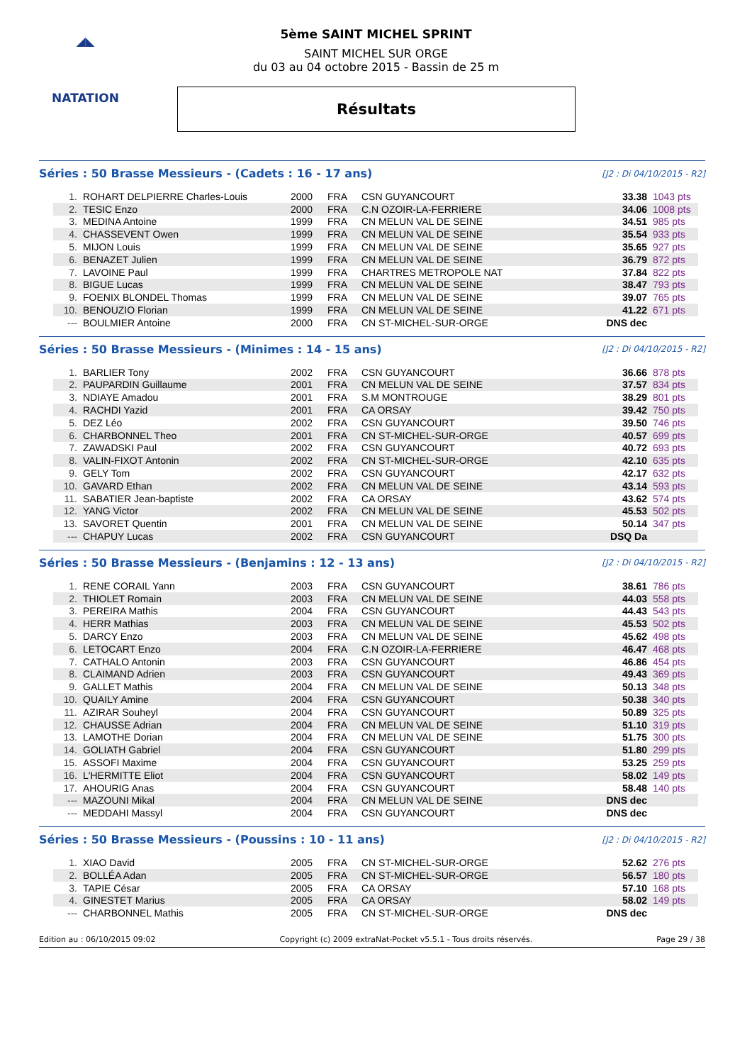◢◣
NATATION
5ème SAINT MICHEL SPRINT
SAINT MICHEL SUR ORGE
du 03 au 04 octobre 2015 - Bassin de 25 m
Résultats
Séries : 50 Brasse Messieurs - (Cadets : 16 - 17 ans)
[J2 : Di 04/10/2015 - R2]
| 1. | ROHART DELPIERRE Charles-Louis | 2000 | FRA | CSN GUYANCOURT | 33.38 | 1043 pts |
| 2. | TESIC Enzo | 2000 | FRA | C.N OZOIR-LA-FERRIERE | 34.06 | 1008 pts |
| 3. | MEDINA Antoine | 1999 | FRA | CN MELUN VAL DE SEINE | 34.51 | 985 pts |
| 4. | CHASSEVENT Owen | 1999 | FRA | CN MELUN VAL DE SEINE | 35.54 | 933 pts |
| 5. | MIJON Louis | 1999 | FRA | CN MELUN VAL DE SEINE | 35.65 | 927 pts |
| 6. | BENAZET Julien | 1999 | FRA | CN MELUN VAL DE SEINE | 36.79 | 872 pts |
| 7. | LAVOINE Paul | 1999 | FRA | CHARTRES METROPOLE NAT | 37.84 | 822 pts |
| 8. | BIGUE Lucas | 1999 | FRA | CN MELUN VAL DE SEINE | 38.47 | 793 pts |
| 9. | FOENIX BLONDEL Thomas | 1999 | FRA | CN MELUN VAL DE SEINE | 39.07 | 765 pts |
| 10. | BENOUZIO Florian | 1999 | FRA | CN MELUN VAL DE SEINE | 41.22 | 671 pts |
| --- | BOULMIER Antoine | 2000 | FRA | CN ST-MICHEL-SUR-ORGE | DNS dec | |
Séries : 50 Brasse Messieurs - (Minimes : 14 - 15 ans)
[J2 : Di 04/10/2015 - R2]
| 1. | BARLIER Tony | 2002 | FRA | CSN GUYANCOURT | 36.66 | 878 pts |
| 2. | PAUPARDIN Guillaume | 2001 | FRA | CN MELUN VAL DE SEINE | 37.57 | 834 pts |
| 3. | NDIAYE Amadou | 2001 | FRA | S.M MONTROUGE | 38.29 | 801 pts |
| 4. | RACHDI Yazid | 2001 | FRA | CA ORSAY | 39.42 | 750 pts |
| 5. | DEZ Léo | 2002 | FRA | CSN GUYANCOURT | 39.50 | 746 pts |
| 6. | CHARBONNEL Theo | 2001 | FRA | CN ST-MICHEL-SUR-ORGE | 40.57 | 699 pts |
| 7. | ZAWADSKI Paul | 2002 | FRA | CSN GUYANCOURT | 40.72 | 693 pts |
| 8. | VALIN-FIXOT Antonin | 2002 | FRA | CN ST-MICHEL-SUR-ORGE | 42.10 | 635 pts |
| 9. | GELY Tom | 2002 | FRA | CSN GUYANCOURT | 42.17 | 632 pts |
| 10. | GAVARD Ethan | 2002 | FRA | CN MELUN VAL DE SEINE | 43.14 | 593 pts |
| 11. | SABATIER Jean-baptiste | 2002 | FRA | CA ORSAY | 43.62 | 574 pts |
| 12. | YANG Victor | 2002 | FRA | CN MELUN VAL DE SEINE | 45.53 | 502 pts |
| 13. | SAVORET Quentin | 2001 | FRA | CN MELUN VAL DE SEINE | 50.14 | 347 pts |
| --- | CHAPUY Lucas | 2002 | FRA | CSN GUYANCOURT | DSQ Da | |
Séries : 50 Brasse Messieurs - (Benjamins : 12 - 13 ans)
[J2 : Di 04/10/2015 - R2]
| 1. | RENE CORAIL Yann | 2003 | FRA | CSN GUYANCOURT | 38.61 | 786 pts |
| 2. | THIOLET Romain | 2003 | FRA | CN MELUN VAL DE SEINE | 44.03 | 558 pts |
| 3. | PEREIRA Mathis | 2004 | FRA | CSN GUYANCOURT | 44.43 | 543 pts |
| 4. | HERR Mathias | 2003 | FRA | CN MELUN VAL DE SEINE | 45.53 | 502 pts |
| 5. | DARCY Enzo | 2003 | FRA | CN MELUN VAL DE SEINE | 45.62 | 498 pts |
| 6. | LETOCART Enzo | 2004 | FRA | C.N OZOIR-LA-FERRIERE | 46.47 | 468 pts |
| 7. | CATHALO Antonin | 2003 | FRA | CSN GUYANCOURT | 46.86 | 454 pts |
| 8. | CLAIMAND Adrien | 2003 | FRA | CSN GUYANCOURT | 49.43 | 369 pts |
| 9. | GALLET Mathis | 2004 | FRA | CN MELUN VAL DE SEINE | 50.13 | 348 pts |
| 10. | QUAILY Amine | 2004 | FRA | CSN GUYANCOURT | 50.38 | 340 pts |
| 11. | AZIRAR Souheyl | 2004 | FRA | CSN GUYANCOURT | 50.89 | 325 pts |
| 12. | CHAUSSE Adrian | 2004 | FRA | CN MELUN VAL DE SEINE | 51.10 | 319 pts |
| 13. | LAMOTHE Dorian | 2004 | FRA | CN MELUN VAL DE SEINE | 51.75 | 300 pts |
| 14. | GOLIATH Gabriel | 2004 | FRA | CSN GUYANCOURT | 51.80 | 299 pts |
| 15. | ASSOFI Maxime | 2004 | FRA | CSN GUYANCOURT | 53.25 | 259 pts |
| 16. | L'HERMITTE Eliot | 2004 | FRA | CSN GUYANCOURT | 58.02 | 149 pts |
| 17. | AHOURIG Anas | 2004 | FRA | CSN GUYANCOURT | 58.48 | 140 pts |
| --- | MAZOUNI Mikal | 2004 | FRA | CN MELUN VAL DE SEINE | DNS dec | |
| --- | MEDDAHI Massyl | 2004 | FRA | CSN GUYANCOURT | DNS dec | |
Séries : 50 Brasse Messieurs - (Poussins : 10 - 11 ans)
[J2 : Di 04/10/2015 - R2]
| 1. | XIAO David | 2005 | FRA | CN ST-MICHEL-SUR-ORGE | 52.62 | 276 pts |
| 2. | BOLLÉA Adan | 2005 | FRA | CN ST-MICHEL-SUR-ORGE | 56.57 | 180 pts |
| 3. | TAPIE César | 2005 | FRA | CA ORSAY | 57.10 | 168 pts |
| 4. | GINESTET Marius | 2005 | FRA | CA ORSAY | 58.02 | 149 pts |
| --- | CHARBONNEL Mathis | 2005 | FRA | CN ST-MICHEL-SUR-ORGE | DNS dec | |
Edition au : 06/10/2015 09:02 Copyright (c) 2009 extraNat-Pocket v5.5.1 - Tous droits réservés. Page 29 / 38